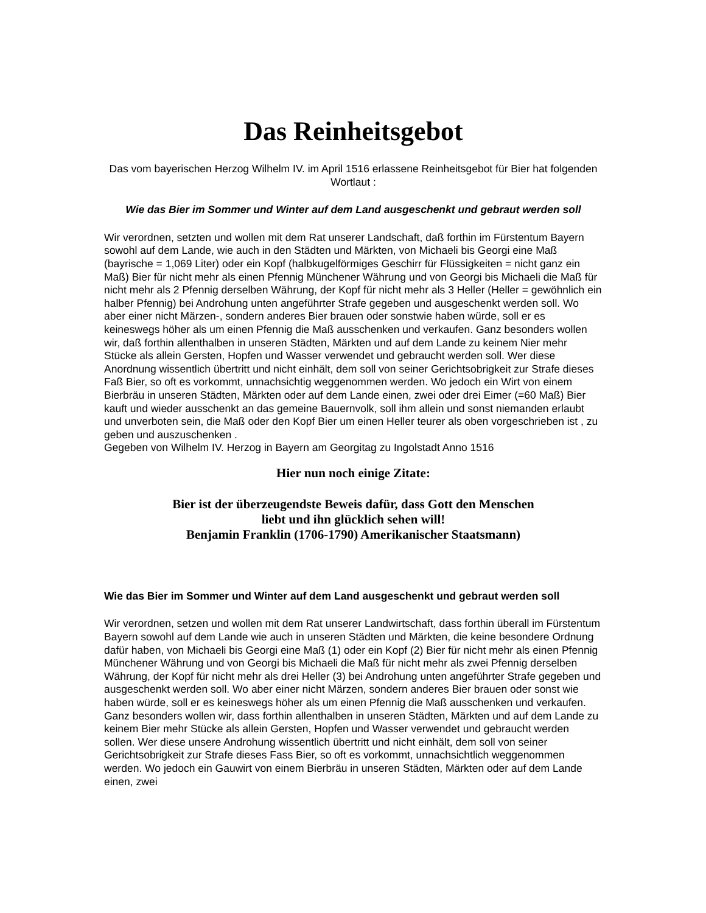Das Reinheitsgebot
Das vom bayerischen Herzog Wilhelm IV. im April 1516 erlassene Reinheitsgebot für Bier hat folgenden Wortlaut :
Wie das Bier im Sommer und Winter auf dem Land ausgeschenkt und gebraut werden soll
Wir verordnen, setzten und wollen mit dem Rat unserer Landschaft, daß forthin im Fürstentum Bayern sowohl auf dem Lande, wie auch in den Städten und Märkten, von Michaeli bis Georgi eine Maß (bayrische = 1,069 Liter) oder ein Kopf (halbkugelförmiges Geschirr für Flüssigkeiten = nicht ganz ein Maß) Bier für nicht mehr als einen Pfennig Münchener Währung und von Georgi bis Michaeli die Maß für nicht mehr als 2 Pfennig derselben Währung, der Kopf für nicht mehr als 3 Heller (Heller = gewöhnlich ein halber Pfennig) bei Androhung unten angeführter Strafe gegeben und ausgeschenkt werden soll. Wo aber einer nicht Märzen-, sondern anderes Bier brauen oder sonstwie haben würde, soll er es keineswegs höher als um einen Pfennig die Maß ausschenken und verkaufen. Ganz besonders wollen wir, daß forthin allenthalben in unseren Städten, Märkten und auf dem Lande zu keinem Nier mehr Stücke als allein Gersten, Hopfen und Wasser verwendet und gebraucht werden soll. Wer diese Anordnung wissentlich übertritt und nicht einhält, dem soll von seiner Gerichtsobrigkeit zur Strafe dieses Faß Bier, so oft es vorkommt, unnachsichtig weggenommen werden. Wo jedoch ein Wirt von einem Bierbräu in unseren Städten, Märkten oder auf dem Lande einen, zwei oder drei Eimer (=60 Maß) Bier kauft und wieder ausschenkt an das gemeine Bauernvolk, soll ihm allein und sonst niemanden erlaubt und unverboten sein, die Maß oder den Kopf Bier um einen Heller teurer als oben vorgeschrieben ist , zu geben und auszuschenken .
Gegeben von Wilhelm IV. Herzog in Bayern am Georgitag zu Ingolstadt Anno 1516
Hier nun noch einige Zitate:
Bier ist der überzeugendste Beweis dafür, dass Gott den Menschen
liebt und ihn glücklich sehen will!
Benjamin Franklin (1706-1790) Amerikanischer Staatsmann)
Wie das Bier im Sommer und Winter auf dem Land ausgeschenkt und gebraut werden soll
Wir verordnen, setzen und wollen mit dem Rat unserer Landwirtschaft, dass forthin überall im Fürstentum Bayern sowohl auf dem Lande wie auch in unseren Städten und Märkten, die keine besondere Ordnung dafür haben, von Michaeli bis Georgi eine Maß (1) oder ein Kopf (2) Bier für nicht mehr als einen Pfennig Münchener Währung und von Georgi bis Michaeli die Maß für nicht mehr als zwei Pfennig derselben Währung, der Kopf für nicht mehr als drei Heller (3) bei Androhung unten angeführter Strafe gegeben und ausgeschenkt werden soll. Wo aber einer nicht Märzen, sondern anderes Bier brauen oder sonst wie haben würde, soll er es keineswegs höher als um einen Pfennig die Maß ausschenken und verkaufen. Ganz besonders wollen wir, dass forthin allenthalben in unseren Städten, Märkten und auf dem Lande zu keinem Bier mehr Stücke als allein Gersten, Hopfen und Wasser verwendet und gebraucht werden sollen. Wer diese unsere Androhung wissentlich übertritt und nicht einhält, dem soll von seiner Gerichtsobrigkeit zur Strafe dieses Fass Bier, so oft es vorkommt, unnachsichtlich weggenommen werden. Wo jedoch ein Gauwirt von einem Bierbräu in unseren Städten, Märkten oder auf dem Lande einen, zwei